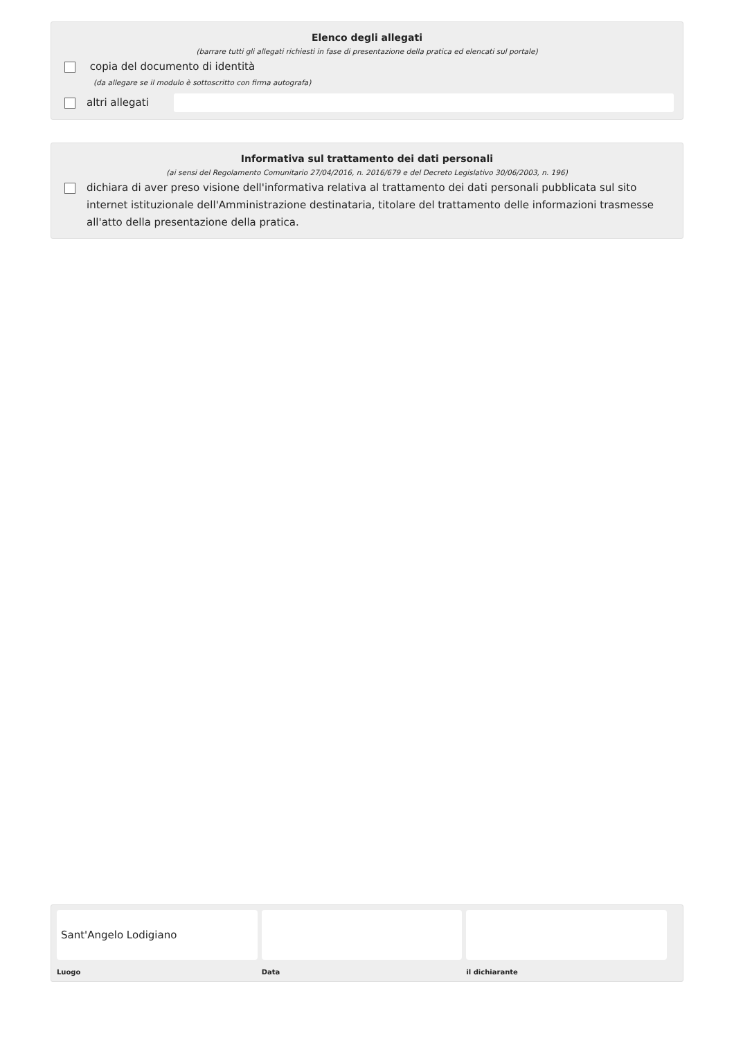Elenco degli allegati
(barrare tutti gli allegati richiesti in fase di presentazione della pratica ed elencati sul portale)
copia del documento di identità
(da allegare se il modulo è sottoscritto con firma autografa)
altri allegati
Informativa sul trattamento dei dati personali
(ai sensi del Regolamento Comunitario 27/04/2016, n. 2016/679 e del Decreto Legislativo 30/06/2003, n. 196)
dichiara di aver preso visione dell'informativa relativa al trattamento dei dati personali pubblicata sul sito internet istituzionale dell'Amministrazione destinataria, titolare del trattamento delle informazioni trasmesse all'atto della presentazione della pratica.
Sant'Angelo Lodigiano
Luogo
Data il dichiarante